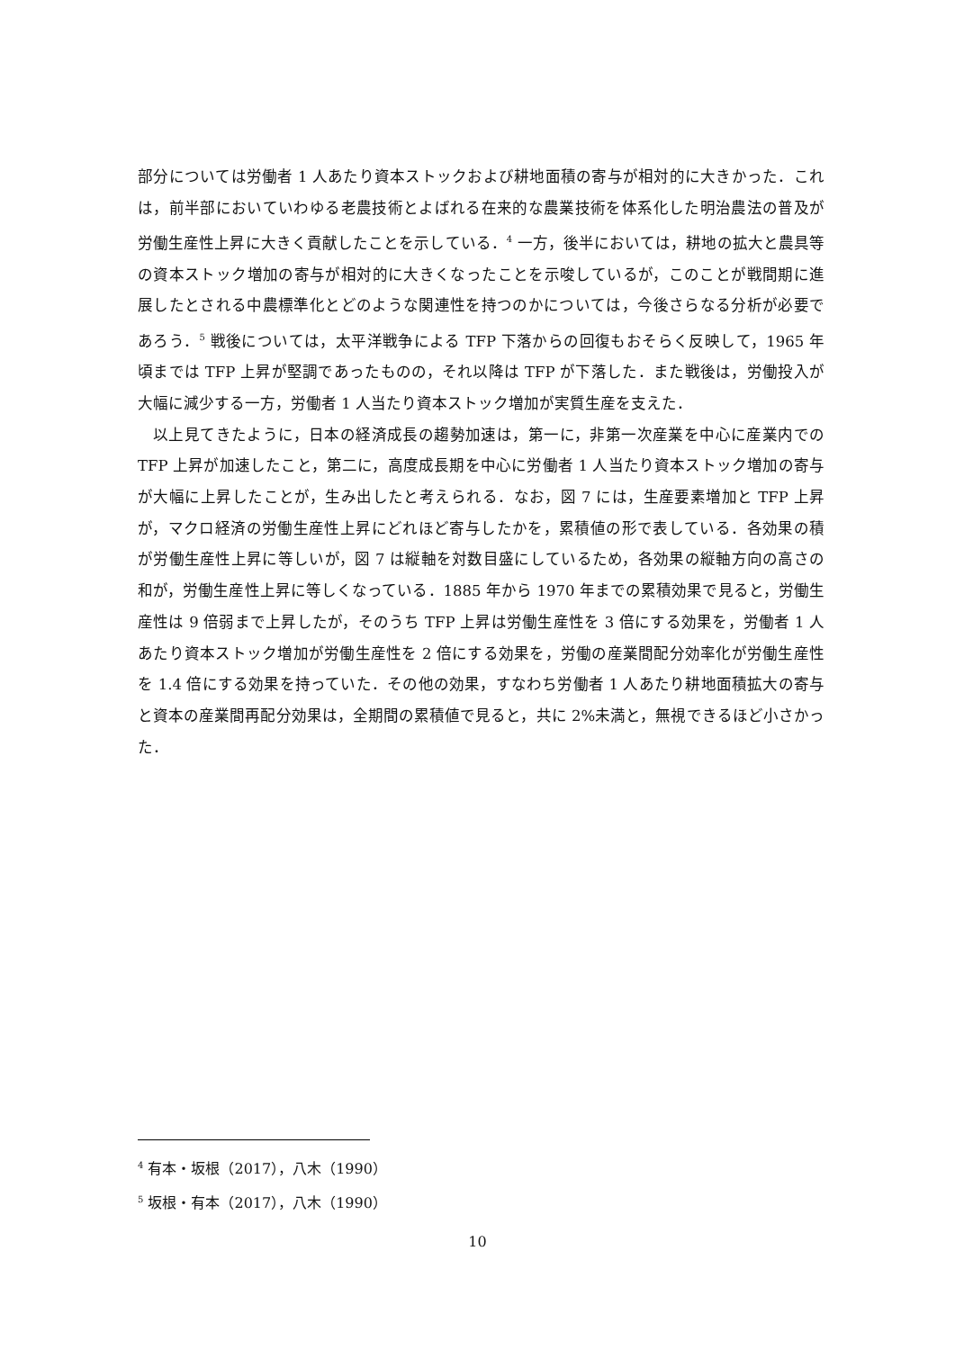部分については労働者 1 人あたり資本ストックおよび耕地面積の寄与が相対的に大きかった．これは，前半部においていわゆる老農技術とよばれる在来的な農業技術を体系化した明治農法の普及が労働生産性上昇に大きく貢献したことを示している．<sup>4</sup> 一方，後半においては，耕地の拡大と農具等の資本ストック増加の寄与が相対的に大きくなったことを示唆しているが，このことが戦間期に進展したとされる中農標準化とどのような関連性を持つのかについては，今後さらなる分析が必要であろう．<sup>5</sup> 戦後については，太平洋戦争による TFP 下落からの回復もおそらく反映して，1965 年頃までは TFP 上昇が堅調であったものの，それ以降は TFP が下落した．また戦後は，労働投入が大幅に減少する一方，労働者 1 人当たり資本ストック増加が実質生産を支えた．
以上見てきたように，日本の経済成長の趨勢加速は，第一に，非第一次産業を中心に産業内での TFP 上昇が加速したこと，第二に，高度成長期を中心に労働者 1 人当たり資本ストック増加の寄与が大幅に上昇したことが，生み出したと考えられる．なお，図 7 には，生産要素増加と TFP 上昇が，マクロ経済の労働生産性上昇にどれほど寄与したかを，累積値の形で表している．各効果の積が労働生産性上昇に等しいが，図 7 は縦軸を対数目盛にしているため，各効果の縦軸方向の高さの和が，労働生産性上昇に等しくなっている．1885 年から 1970 年までの累積効果で見ると，労働生産性は 9 倍弱まで上昇したが，そのうち TFP 上昇は労働生産性を 3 倍にする効果を，労働者 1 人あたり資本ストック増加が労働生産性を 2 倍にする効果を，労働の産業間配分効率化が労働生産性を 1.4 倍にする効果を持っていた．その他の効果，すなわち労働者 1 人あたり耕地面積拡大の寄与と資本の産業間再配分効果は，全期間の累積値で見ると，共に 2%未満と，無視できるほど小さかった．
<sup>4</sup> 有本・坂根（2017），八木（1990）
<sup>5</sup> 坂根・有本（2017），八木（1990）
10